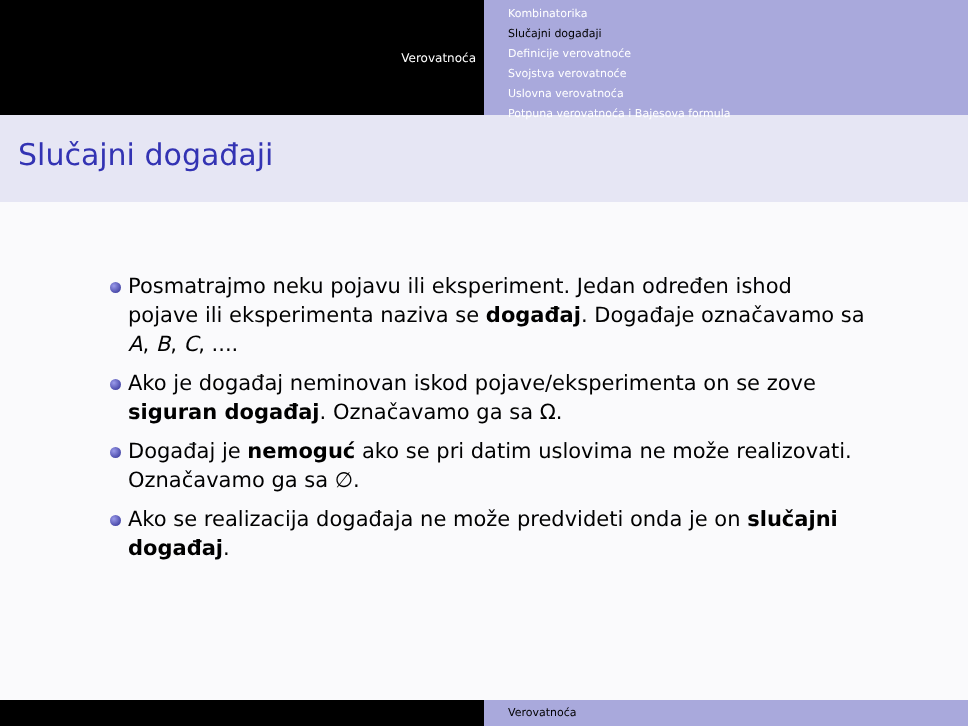Verovatnoća
Kombinatorika
Slučajni događaji
Definicije verovatnoće
Svojstva verovatnoće
Uslovna verovatnoća
Potpuna verovatnoća i Bajesova formula
Slučajni događaji
Posmatrajmo neku pojavu ili eksperiment. Jedan određen ishod pojave ili eksperimenta naziva se događaj. Događaje označavamo sa A, B, C, ....
Ako je događaj neminovan iskod pojave/eksperimenta on se zove siguran događaj. Označavamo ga sa Ω.
Događaj je nemoguć ako se pri datim uslovima ne može realizovati. Označavamo ga sa ∅.
Ako se realizacija događaja ne može predvideti onda je on slučajni događaj.
Verovatnoća